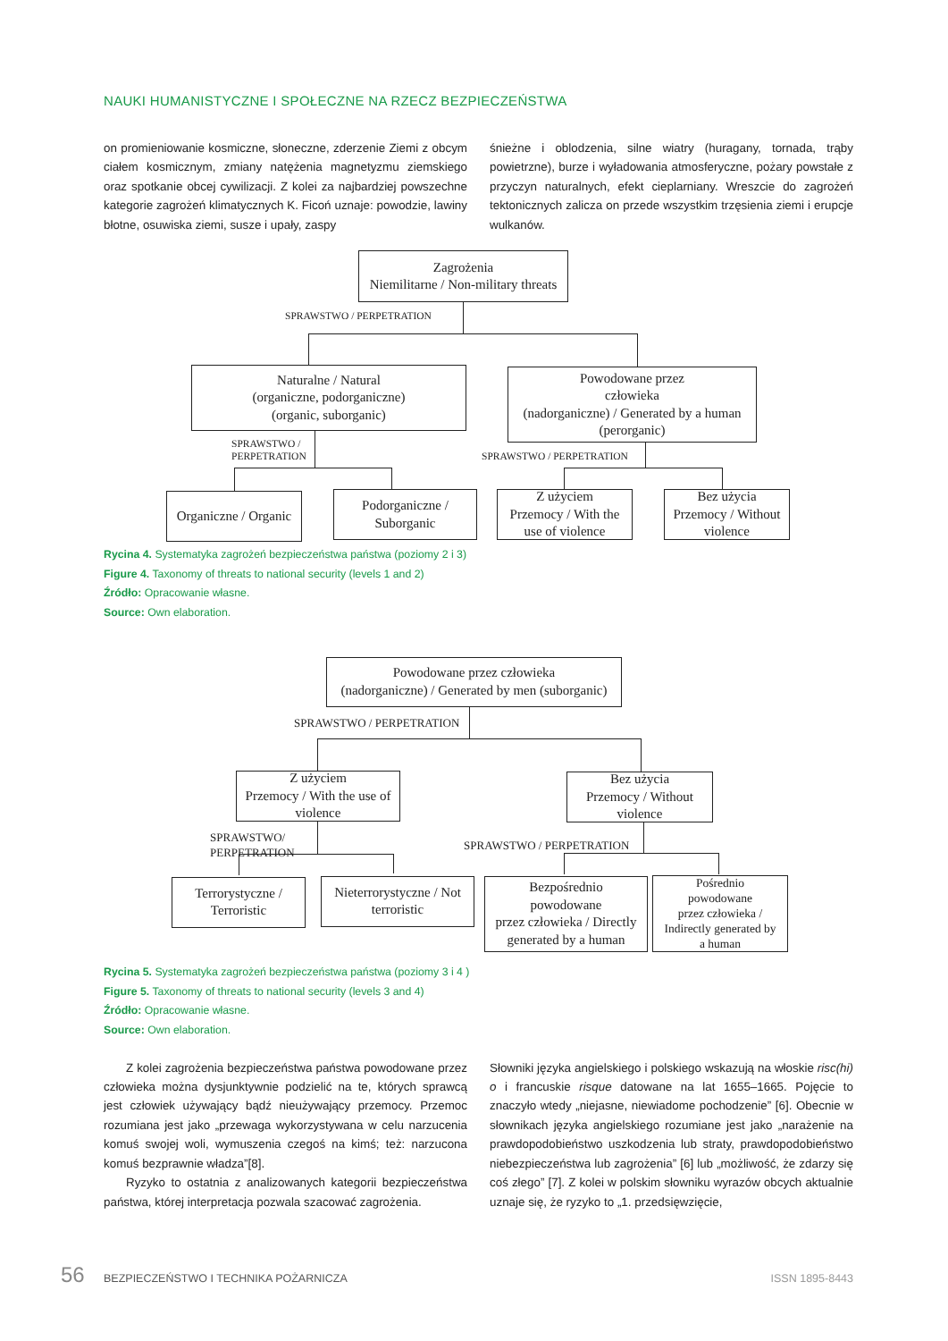NAUKI HUMANISTYCZNE I SPOŁECZNE NA RZECZ BEZPIECZEŃSTWA
on promieniowanie kosmiczne, słoneczne, zderzenie Ziemi z obcym ciałem kosmicznym, zmiany natężenia magnetyzmu ziemskiego oraz spotkanie obcej cywilizacji. Z kolei za najbardziej powszechne kategorie zagrożeń klimatycznych K. Ficoń uznaje: powodzie, lawiny błotne, osuwiska ziemi, susze i upały, zaspy
śnieżne i oblodzenia, silne wiatry (huragany, tornada, trąby powietrzne), burze i wyładowania atmosferyczne, pożary powstałe z przyczyn naturalnych, efekt cieplarniany. Wreszcie do zagrożeń tektonicznych zalicza on przede wszystkim trzęsienia ziemi i erupcje wulkanów.
Zagrożenia
Niemilitarne / Non-military threats
SPRAWSTWO / PERPETRATION
Naturalne / Natural
(organiczne, podorganiczne)
(organic, suborganic)
Powodowane przez
człowieka
(nadorganiczne) / Generated by a human
(perorganic)
SPRAWSTWO /
PERPETRATION
SPRAWSTWO / PERPETRATION
Organiczne / Organic
Podorganiczne /
Suborganic
Z użyciem
Przemocy / With the
use of violence
Bez użycia
Przemocy / Without
violence
Rycina 4. Systematyka zagrożeń bezpieczeństwa państwa (poziomy 2 i 3)
Figure 4. Taxonomy of threats to national security (levels 1 and 2)
Źródło: Opracowanie własne.
Source: Own elaboration.
Powodowane przez człowieka
(nadorganiczne) / Generated by men (suborganic)
SPRAWSTWO / PERPETRATION
Z użyciem
Przemocy / With the use of
violence
Bez użycia
Przemocy / Without
violence
SPRAWSTWO/
PERPETRATION
SPRAWSTWO / PERPETRATION
Terrorystyczne /
Terroristic
Nieterrorystyczne / Not
terroristic
Bezpośrednio
powodowane
przez człowieka / Directly
generated by a human
Pośrednio
powodowane
przez człowieka /
Indirectly generated by
a human
Rycina 5. Systematyka zagrożeń bezpieczeństwa państwa (poziomy 3 i 4 )
Figure 5. Taxonomy of threats to national security (levels 3 and 4)
Źródło: Opracowanie własne.
Source: Own elaboration.
Z kolei zagrożenia bezpieczeństwa państwa powodowane przez człowieka można dysjunktywnie podzielić na te, których sprawcą jest człowiek używający bądź nieużywający przemocy. Przemoc rozumiana jest jako „przewaga wykorzystywana w celu narzucenia komuś swojej woli, wymuszenia czegoś na kimś; też: narzucona komuś bezprawnie władza”[8].
Ryzyko to ostatnia z analizowanych kategorii bezpieczeństwa państwa, której interpretacja pozwala szacować zagrożenia.
Słowniki języka angielskiego i polskiego wskazują na włoskie risc(hi) o i francuskie risque datowane na lat 1655–1665. Pojęcie to znaczyło wtedy „niejasne, niewiadome pochodzenie” [6]. Obecnie w słownikach języka angielskiego rozumiane jest jako „narażenie na prawdopodobieństwo uszkodzenia lub straty, prawdopodobieństwo niebezpieczeństwa lub zagrożenia” [6] lub „możliwość, że zdarzy się coś złego” [7]. Z kolei w polskim słowniku wyrazów obcych aktualnie uznaje się, że ryzyko to „1. przedsięwzięcie,
56 BEZPIECZEŃSTWO I TECHNIKA POŻARNICZA ISSN 1895-8443